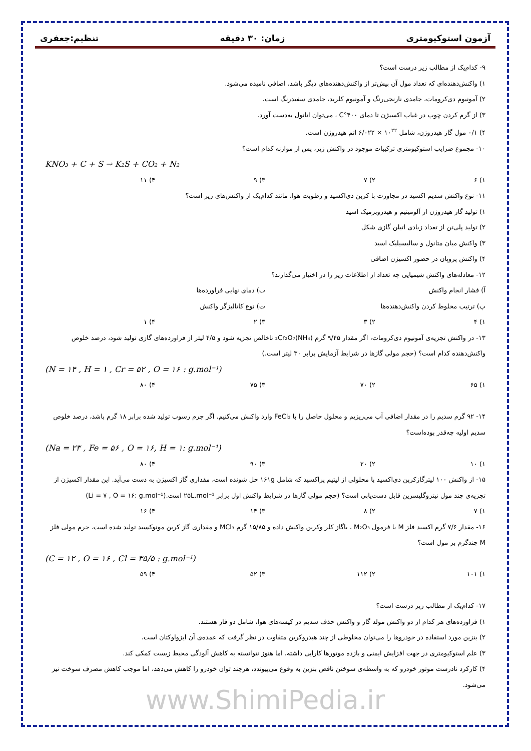آزمون استوکیومتری زمان: ۳۰ دقیقه تنظیم:جعفری
۹- کدام‌یک از مطالب زیر درست است؟
۱) واکنش‌دهنده‌ای که تعداد مول آن بیش‌تر از واکنش‌دهنده‌های دیگر باشد، اضافی نامیده می‌شود.
۲) آمونیوم دی‌کرومات، جامدی نارنجی‌رنگ و آمونیوم کلرید، جامدی سفیدرنگ است.
۳) از گرم کردن چوب در غیاب اکسیژن تا دمای ۴۰۰°C ، می‌توان اتانول به‌دست آورد.
۴) ۰/۱ مول گاز هیدروژن، شامل ۱۰<sup>۲۲</sup> × ۶/۰۲۲ اتم هیدروژن است.
۱۰- مجموع ضرایب استوکیومتری ترکیبات موجود در واکنش زیر، پس از موازنه کدام است؟
KNO₃ + C + S → K₂S + CO₂ + N₂
۱) ۶ ۲) ۷ ۳) ۹ ۴) ۱۱
۱۱- نوع واکنش سدیم اکسید در مجاورت با کربن دی‌اکسید و رطوبت هوا، مانند کدام‌یک از واکنش‌های زیر است؟
۱) تولید گاز هیدروژن از آلومینیم و هیدروبرمیک اسید
۲) تولید پلی‌تن از تعداد زیادی اتیلن گازی شکل
۳) واکنش میان متانول و سالیسیلیک اسید
۴) واکنش پروپان در حضور اکسیژن اضافی
۱۲- معادله‌های واکنش شیمیایی چه تعداد از اطلاعات زیر را در اختیار می‌گذارند؟
آ) فشار انجام واکنش ب) دمای نهایی فراورده‌ها
پ) ترتیب مخلوط کردن واکنش‌دهنده‌ها ت) نوع کاتالیزگر واکنش
۱) ۴ ۲) ۳ ۳) ۲ ۴) ۱
۱۳- در واکنش تجزیه‌ی آمونیوم دی‌کرومات، اگر مقدار ۹/۴۵ گرم (NH₄)₂Cr₂O₇ ناخالص تجزیه شود و ۴/۵ لیتر از فراورده‌های گازی تولید شود، درصد خلوص واکنش‌دهنده کدام است؟ (حجم مولی گازها در شرایط آزمایش برابر ۳۰ لیتر است.)
(N = ۱۴ , H = ۱ , Cr = ۵۲ , O = ۱۶ : g.mol⁻¹)
۱) ۶۵ ۲) ۷۰ ۳) ۷۵ ۴) ۸۰
۱۴- ۹۲ گرم سدیم را در مقدار اضافی آب می‌ریزیم و محلول حاصل را با FeCl₂ وارد واکنش می‌کنیم. اگر جرم رسوب تولید شده برابر ۱۸ گرم باشد، درصد خلوص سدیم اولیه چه‌قدر بوده‌است؟
(Na = ۲۳ , Fe = ۵۶ , O = ۱۶, H = ۱: g.mol⁻¹)
۱) ۱۰ ۲) ۲۰ ۳) ۹۰ ۴) ۸۰
۱۵- از واکنش ۱۰۰ لیترگازکربن دی‌اکسید با محلولی از لیتیم پراکسید که شامل ۱۶۱g حل شونده است، مقداری گاز اکسیژن به دست می‌آید. این مقدار اکسیژن از تجزیه‌ی چند مول نیتروگلیسرین قابل دست‌یابی است؟ (حجم مولی گازها در شرایط واکنش اول برابر ۲۵L.mol⁻¹ است.(Li = ۷ , O = ۱۶: g.mol⁻¹)
۱) ۷ ۲) ۸ ۳) ۱۴ ۴) ۱۶
۱۶- مقدار ۷/۶ گرم اکسید فلز M با فرمول M₂O₃ ، باگاز کلر وکربن واکنش داده و ۱۵/۸۵ گرم MCl₃ و مقداری گاز کربن مونوکسید تولید شده است. جرم مولی فلز M چندگرم بر مول است؟
(C = ۱۲ , O = ۱۶ , Cl = ۳۵/۵ : g.mol⁻¹)
۱) ۱۰۱ ۲) ۱۱۲ ۳) ۵۲ ۴) ۵۹
۱۷- کدام‌یک از مطالب زیر درست است؟
۱) فراورده‌های هر کدام از دو واکنش مولد گاز و واکنش حذف سدیم در کیسه‌های هوا، شامل دو فاز هستند.
۲) بنزین مورد استفاده در خودروها را می‌توان مخلوطی از چند هیدروکربن متفاوت در نظر گرفت که عمده‌ی آن ایزواوکتان است.
۳) علم استوکیومتری در جهت افزایش ایمنی و بازده موتورها کارایی داشته، اما هنوز نتوانسته به کاهش آلودگی محیط زیست کمکی کند.
۴) کارکرد نادرست موتور خودرو که به واسطه‌ی سوختن ناقص بنزین به وقوع می‌پیوندد، هرچند توان خودرو را کاهش می‌دهد، اما موجب کاهش مصرف سوخت نیز می‌شود.
www.ShimiPedia.ir